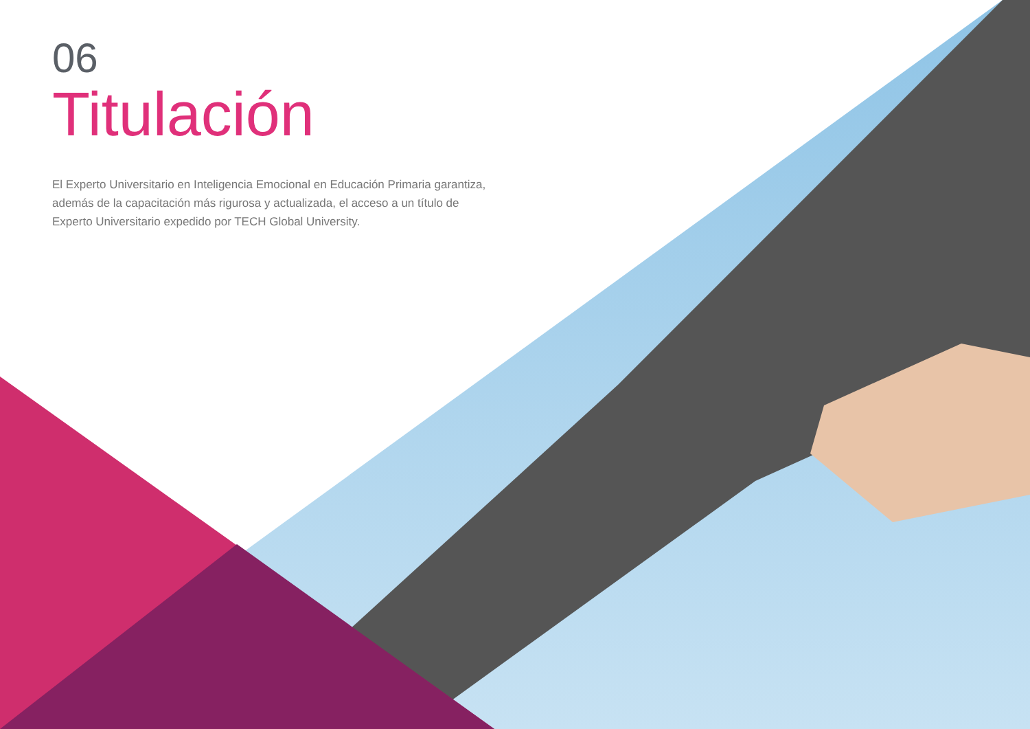06
Titulación
El Experto Universitario en Inteligencia Emocional en Educación Primaria garantiza, además de la capacitación más rigurosa y actualizada, el acceso a un título de Experto Universitario expedido por TECH Global University.